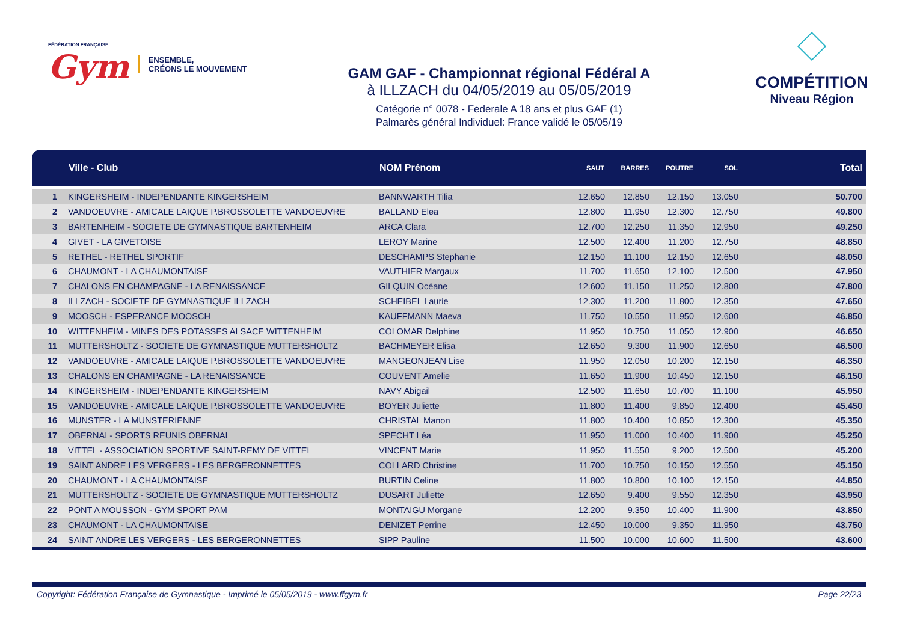FÉDÉRATION FRANÇAISE
Gym
ENSEMBLE,
CRÉONS LE MOUVEMENT
GAM GAF - Championnat régional Fédéral A
à ILLZACH du 04/05/2019 au 05/05/2019
Catégorie n° 0078 - Federale A 18 ans et plus GAF (1)
Palmarès général Individuel: France validé le 05/05/19
COMPÉTITION
Niveau Région
| | Ville - Club | NOM Prénom | SAUT | BARRES | POUTRE | SOL | Total |
| --- | --- | --- | --- | --- | --- | --- | --- |
| 1 | KINGERSHEIM - INDEPENDANTE KINGERSHEIM | BANNWARTH Tilia | 12.650 | 12.850 | 12.150 | 13.050 | 50.700 |
| 2 | VANDOEUVRE - AMICALE LAIQUE P.BROSSOLETTE VANDOEUVRE | BALLAND Elea | 12.800 | 11.950 | 12.300 | 12.750 | 49.800 |
| 3 | BARTENHEIM - SOCIETE DE GYMNASTIQUE BARTENHEIM | ARCA Clara | 12.700 | 12.250 | 11.350 | 12.950 | 49.250 |
| 4 | GIVET - LA GIVETOISE | LEROY Marine | 12.500 | 12.400 | 11.200 | 12.750 | 48.850 |
| 5 | RETHEL - RETHEL SPORTIF | DESCHAMPS Stephanie | 12.150 | 11.100 | 12.150 | 12.650 | 48.050 |
| 6 | CHAUMONT - LA CHAUMONTAISE | VAUTHIER Margaux | 11.700 | 11.650 | 12.100 | 12.500 | 47.950 |
| 7 | CHALONS EN CHAMPAGNE - LA RENAISSANCE | GILQUIN Océane | 12.600 | 11.150 | 11.250 | 12.800 | 47.800 |
| 8 | ILLZACH - SOCIETE DE GYMNASTIQUE ILLZACH | SCHEIBEL Laurie | 12.300 | 11.200 | 11.800 | 12.350 | 47.650 |
| 9 | MOOSCH - ESPERANCE MOOSCH | KAUFFMANN Maeva | 11.750 | 10.550 | 11.950 | 12.600 | 46.850 |
| 10 | WITTENHEIM - MINES DES POTASSES ALSACE WITTENHEIM | COLOMAR Delphine | 11.950 | 10.750 | 11.050 | 12.900 | 46.650 |
| 11 | MUTTERSHOLTZ - SOCIETE DE GYMNASTIQUE MUTTERSHOLTZ | BACHMEYER Elisa | 12.650 | 9.300 | 11.900 | 12.650 | 46.500 |
| 12 | VANDOEUVRE - AMICALE LAIQUE P.BROSSOLETTE VANDOEUVRE | MANGEONJEAN Lise | 11.950 | 12.050 | 10.200 | 12.150 | 46.350 |
| 13 | CHALONS EN CHAMPAGNE - LA RENAISSANCE | COUVENT Amelie | 11.650 | 11.900 | 10.450 | 12.150 | 46.150 |
| 14 | KINGERSHEIM - INDEPENDANTE KINGERSHEIM | NAVY Abigail | 12.500 | 11.650 | 10.700 | 11.100 | 45.950 |
| 15 | VANDOEUVRE - AMICALE LAIQUE P.BROSSOLETTE VANDOEUVRE | BOYER Juliette | 11.800 | 11.400 | 9.850 | 12.400 | 45.450 |
| 16 | MUNSTER - LA MUNSTERIENNE | CHRISTAL Manon | 11.800 | 10.400 | 10.850 | 12.300 | 45.350 |
| 17 | OBERNAI - SPORTS REUNIS OBERNAI | SPECHT Léa | 11.950 | 11.000 | 10.400 | 11.900 | 45.250 |
| 18 | VITTEL - ASSOCIATION SPORTIVE SAINT-REMY DE VITTEL | VINCENT Marie | 11.950 | 11.550 | 9.200 | 12.500 | 45.200 |
| 19 | SAINT ANDRE LES VERGERS - LES BERGERONNETTES | COLLARD Christine | 11.700 | 10.750 | 10.150 | 12.550 | 45.150 |
| 20 | CHAUMONT - LA CHAUMONTAISE | BURTIN Celine | 11.800 | 10.800 | 10.100 | 12.150 | 44.850 |
| 21 | MUTTERSHOLTZ - SOCIETE DE GYMNASTIQUE MUTTERSHOLTZ | DUSART Juliette | 12.650 | 9.400 | 9.550 | 12.350 | 43.950 |
| 22 | PONT A MOUSSON - GYM SPORT PAM | MONTAIGU Morgane | 12.200 | 9.350 | 10.400 | 11.900 | 43.850 |
| 23 | CHAUMONT - LA CHAUMONTAISE | DENIZET Perrine | 12.450 | 10.000 | 9.350 | 11.950 | 43.750 |
| 24 | SAINT ANDRE LES VERGERS - LES BERGERONNETTES | SIPP Pauline | 11.500 | 10.000 | 10.600 | 11.500 | 43.600 |
Copyright: Fédération Française de Gymnastique - Imprimé le 05/05/2019 - www.ffgym.fr Page 22/23